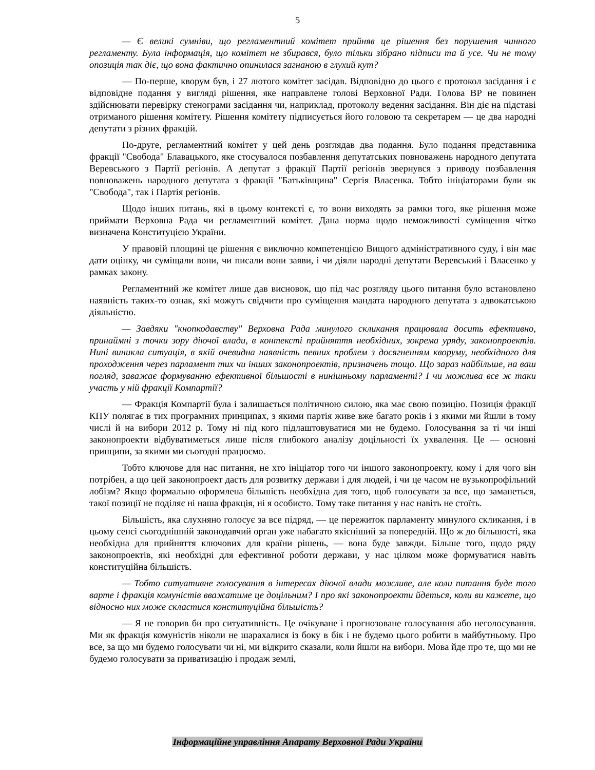5
— Є великі сумніви, що регламентний комітет прийняв це рішення без порушення чинного регламенту. Була інформація, що комітет не збирався, було тільки зібрано підписи та й усе. Чи не тому опозиція так діє, що вона фактично опинилася загнаною в глухий кут?
— По-перше, кворум був, і 27 лютого комітет засідав. Відповідно до цього є протокол засідання і є відповідне подання у вигляді рішення, яке направлене голові Верховної Ради. Голова ВР не повинен здійснювати перевірку стенограми засідання чи, наприклад, протоколу ведення засідання. Він діє на підставі отриманого рішення комітету. Рішення комітету підписується його головою та секретарем — це два народні депутати з різних фракцій.
По-друге, регламентний комітет у цей день розглядав два подання. Було подання представника фракції "Свобода" Блавацького, яке стосувалося позбавлення депутатських повноважень народного депутата Веревського з Партії регіонів. А депутат з фракції Партії регіонів звернувся з приводу позбавлення повноважень народного депутата з фракції "Батьківщина" Сергія Власенка. Тобто ініціаторами були як "Свобода", так і Партія регіонів.
Щодо інших питань, які в цьому контексті є, то вони виходять за рамки того, яке рішення може приймати Верховна Рада чи регламентний комітет. Дана норма щодо неможливості суміщення чітко визначена Конституцією України.
У правовій площині це рішення є виключно компетенцією Вищого адміністративного суду, і він має дати оцінку, чи суміщали вони, чи писали вони заяви, і чи діяли народні депутати Веревський і Власенко у рамках закону.
Регламентний же комітет лише дав висновок, що під час розгляду цього питання було встановлено наявність таких-то ознак, які можуть свідчити про суміщення мандата народного депутата з адвокатською діяльністю.
— Завдяки "кнопкодавству" Верховна Рада минулого скликання працювала досить ефективно, принаймні з точки зору діючої влади, в контексті прийняття необхідних, зокрема уряду, законопроектів. Нині виникла ситуація, в якій очевидна наявність певних проблем з досягненням кворуму, необхідного для проходження через парламент тих чи інших законопроектів, призначень тощо. Що зараз найбільше, на ваш погляд, заважає формуванню ефективної більшості в нинішньому парламенті? І чи можлива все ж таки участь у ній фракції Компартії?
— Фракція Компартії була і залишається політичною силою, яка має свою позицію. Позиція фракції КПУ полягає в тих програмних принципах, з якими партія живе вже багато років і з якими ми йшли в тому числі й на вибори 2012 р. Тому ні під кого підлаштовуватися ми не будемо. Голосування за ті чи інші законопроекти відбуватиметься лише після глибокого аналізу доцільності їх ухвалення. Це — основні принципи, за якими ми сьогодні працюємо.
Тобто ключове для нас питання, не хто ініціатор того чи іншого законопроекту, кому і для чого він потрібен, а що цей законопроект дасть для розвитку держави і для людей, і чи це часом не вузькопрофільний лобізм? Якщо формально оформлена більшість необхідна для того, щоб голосувати за все, що заманеться, такої позиції не поділяє ні наша фракція, ні я особисто. Тому таке питання у нас навіть не стоїть.
Більшість, яка слухняно голосує за все підряд, — це пережиток парламенту минулого скликання, і в цьому сенсі сьогоднішній законодавчий орган уже набагато якісніший за попередній. Що ж до більшості, яка необхідна для прийняття ключових для країни рішень, — вона буде завжди. Більше того, щодо ряду законопроектів, які необхідні для ефективної роботи держави, у нас цілком може формуватися навіть конституційна більшість.
— Тобто ситуативне голосування в інтересах діючої влади можливе, але коли питання буде того варте і фракція комуністів вважатиме це доцільним? І про які законопроекти йдеться, коли ви кажете, що відносно них може скластися конституційна більшість?
— Я не говорив би про ситуативність. Це очікуване і прогнозоване голосування або неголосування. Ми як фракція комуністів ніколи не шарахалися із боку в бік і не будемо цього робити в майбутньому. Про все, за що ми будемо голосувати чи ні, ми відкрито сказали, коли йшли на вибори. Мова йде про те, що ми не будемо голосувати за приватизацію і продаж землі,
Інформаційне управління Апарату Верховної Ради України